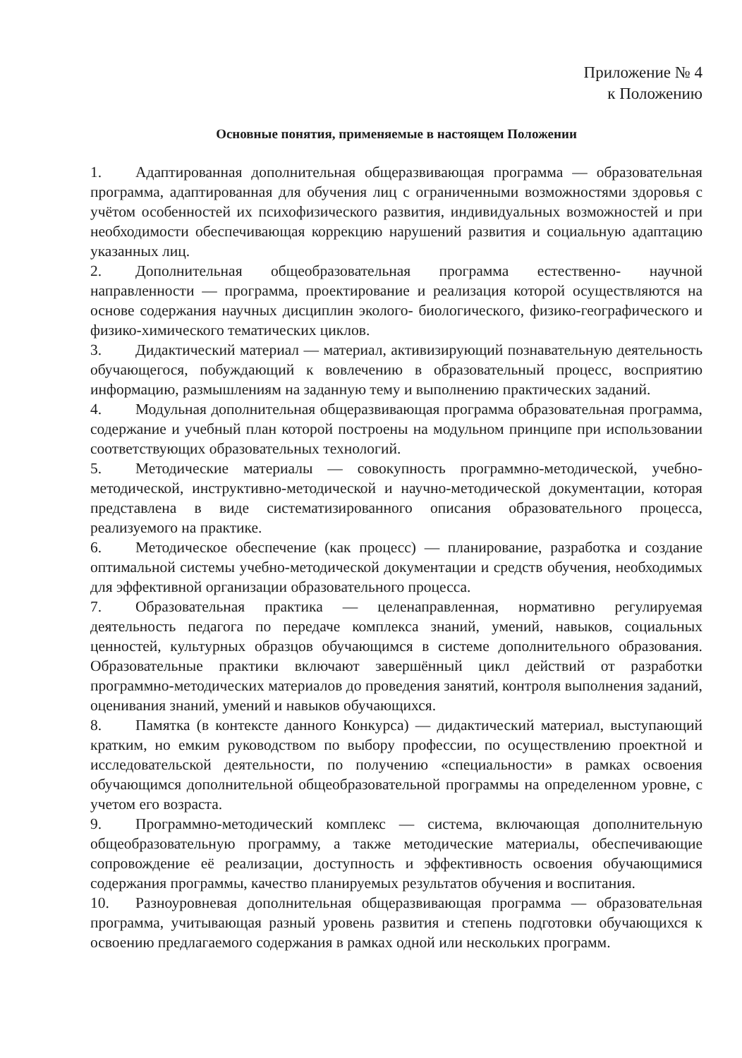Приложение № 4
к Положению
Основные понятия, применяемые в настоящем Положении
1. Адаптированная дополнительная общеразвивающая программа — образовательная программа, адаптированная для обучения лиц с ограниченными возможностями здоровья с учётом особенностей их психофизического развития, индивидуальных возможностей и при необходимости обеспечивающая коррекцию нарушений развития и социальную адаптацию указанных лиц.
2. Дополнительная общеобразовательная программа естественно- научной направленности — программа, проектирование и реализация которой осуществляются на основе содержания научных дисциплин эколого- биологического, физико-географического и физико-химического тематических циклов.
3. Дидактический материал — материал, активизирующий познавательную деятельность обучающегося, побуждающий к вовлечению в образовательный процесс, восприятию информацию, размышлениям на заданную тему и выполнению практических заданий.
4. Модульная дополнительная общеразвивающая программа образовательная программа, содержание и учебный план которой построены на модульном принципе при использовании соответствующих образовательных технологий.
5. Методические материалы — совокупность программно-методической, учебно-методической, инструктивно-методической и научно-методической документации, которая представлена в виде систематизированного описания образовательного процесса, реализуемого на практике.
6. Методическое обеспечение (как процесс) — планирование, разработка и создание оптимальной системы учебно-методической документации и средств обучения, необходимых для эффективной организации образовательного процесса.
7. Образовательная практика — целенаправленная, нормативно регулируемая деятельность педагога по передаче комплекса знаний, умений, навыков, социальных ценностей, культурных образцов обучающимся в системе дополнительного образования. Образовательные практики включают завершённый цикл действий от разработки программно-методических материалов до проведения занятий, контроля выполнения заданий, оценивания знаний, умений и навыков обучающихся.
8. Памятка (в контексте данного Конкурса) — дидактический материал, выступающий кратким, но емким руководством по выбору профессии, по осуществлению проектной и исследовательской деятельности, по получению «специальности» в рамках освоения обучающимся дополнительной общеобразовательной программы на определенном уровне, с учетом его возраста.
9. Программно-методический комплекс — система, включающая дополнительную общеобразовательную программу, а также методические материалы, обеспечивающие сопровождение её реализации, доступность и эффективность освоения обучающимися содержания программы, качество планируемых результатов обучения и воспитания.
10. Разноуровневая дополнительная общеразвивающая программа — образовательная программа, учитывающая разный уровень развития и степень подготовки обучающихся к освоению предлагаемого содержания в рамках одной или нескольких программ.